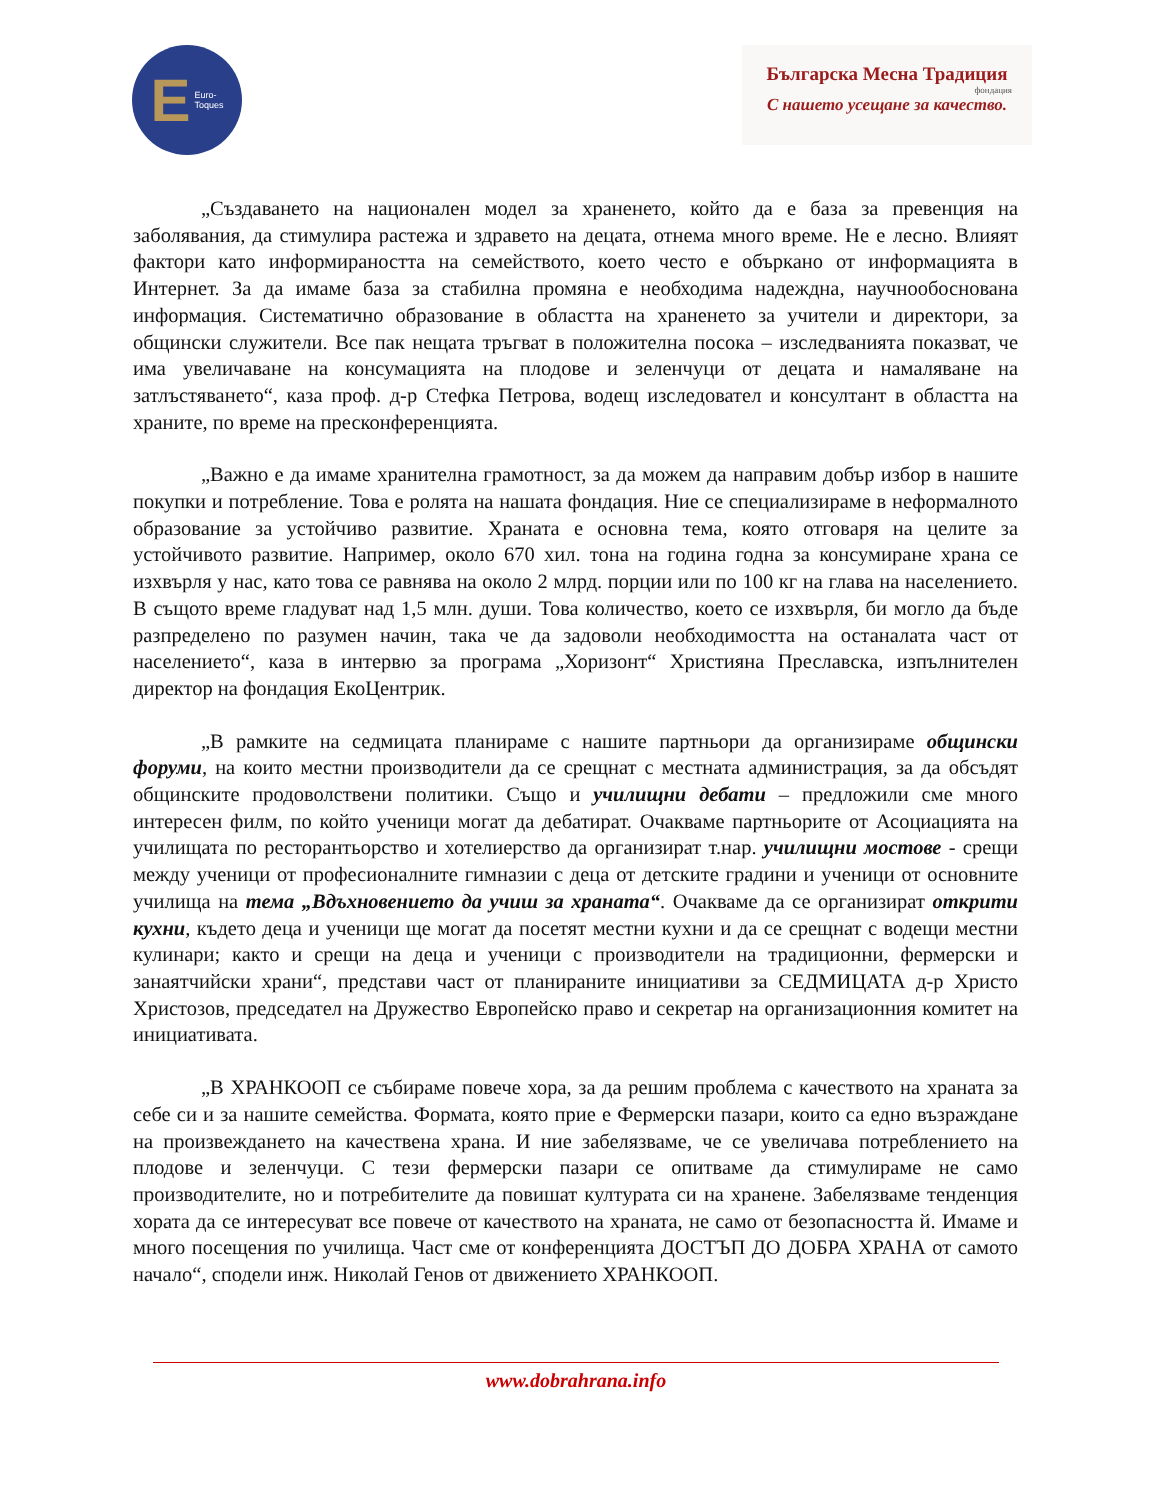E Euro-
Toques
Българска Месна Традиция
фондация
С нашето усещане за качество.
„Създаването на национален модел за храненето, който да е база за превенция на заболявания, да стимулира растежа и здравето на децата, отнема много време. Не е лесно. Влияят фактори като информираността на семейството, което често е объркано от информацията в Интернет. За да имаме база за стабилна промяна е необходима надеждна, научнообоснована информация. Систематично образование в областта на храненето за учители и директори, за общински служители. Все пак нещата тръгват в положителна посока – изследванията показват, че има увеличаване на консумацията на плодове и зеленчуци от децата и намаляване на затлъстяването“, каза проф. д-р Стефка Петрова, водещ изследовател и консултант в областта на храните, по време на пресконференцията.
„Важно е да имаме хранителна грамотност, за да можем да направим добър избор в нашите покупки и потребление. Това е ролята на нашата фондация. Ние се специализираме в неформалното образование за устойчиво развитие. Храната е основна тема, която отговаря на целите за устойчивото развитие. Например, около 670 хил. тона на година годна за консумиране храна се изхвърля у нас, като това се равнява на около 2 млрд. порции или по 100 кг на глава на населението. В същото време гладуват над 1,5 млн. души. Това количество, което се изхвърля, би могло да бъде разпределено по разумен начин, така че да задоволи необходимостта на останалата част от населението“, каза в интервю за програма „Хоризонт“ Християна Преславска, изпълнителен директор на фондация ЕкоЦентрик.
„В рамките на седмицата планираме с нашите партньори да организираме общински форуми, на които местни производители да се срещнат с местната администрация, за да обсъдят общинските продоволствени политики. Също и училищни дебати – предложили сме много интересен филм, по който ученици могат да дебатират. Очакваме партньорите от Асоциацията на училищата по ресторантьорство и хотелиерство да организират т.нар. училищни мостове - срещи между ученици от професионалните гимназии с деца от детските градини и ученици от основните училища на тема „Вдъхновението да учиш за храната“. Очакваме да се организират открити кухни, където деца и ученици ще могат да посетят местни кухни и да се срещнат с водещи местни кулинари; както и срещи на деца и ученици с производители на традиционни, фермерски и занаятчийски храни“, представи част от планираните инициативи за СЕДМИЦАТА д-р Христо Христозов, председател на Дружество Европейско право и секретар на организационния комитет на инициативата.
„В ХРАНКООП се събираме повече хора, за да решим проблема с качеството на храната за себе си и за нашите семейства. Формата, която прие е Фермерски пазари, които са едно възраждане на произвеждането на качествена храна. И ние забелязваме, че се увеличава потреблението на плодове и зеленчуци. С тези фермерски пазари се опитваме да стимулираме не само производителите, но и потребителите да повишат културата си на хранене. Забелязваме тенденция хората да се интересуват все повече от качеството на храната, не само от безопасността й. Имаме и много посещения по училища. Част сме от конференцията ДОСТЪП ДО ДОБРА ХРАНА от самото начало“, сподели инж. Николай Генов от движението ХРАНКООП.
www.dobrahrana.info